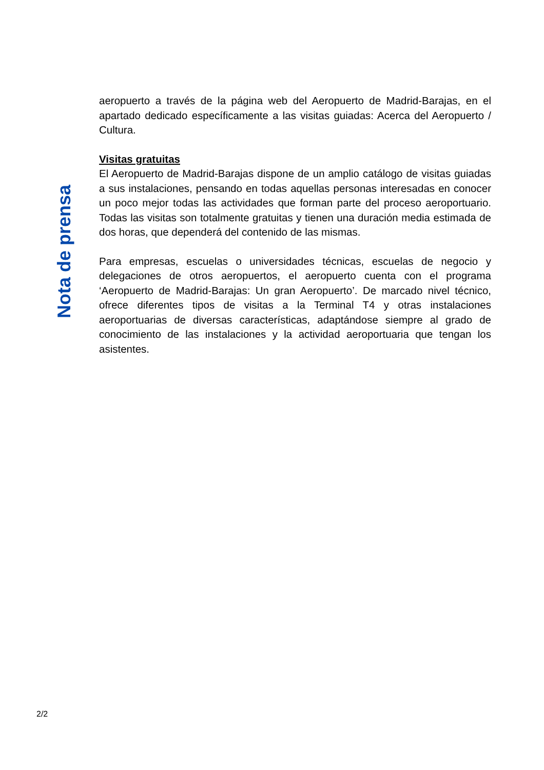aeropuerto a través de la página web del Aeropuerto de Madrid-Barajas, en el apartado dedicado específicamente a las visitas guiadas: Acerca del Aeropuerto / Cultura.
Visitas gratuitas
El Aeropuerto de Madrid-Barajas dispone de un amplio catálogo de visitas guiadas a sus instalaciones, pensando en todas aquellas personas interesadas en conocer un poco mejor todas las actividades que forman parte del proceso aeroportuario. Todas las visitas son totalmente gratuitas y tienen una duración media estimada de dos horas, que dependerá del contenido de las mismas.
Para empresas, escuelas o universidades técnicas, escuelas de negocio y delegaciones de otros aeropuertos, el aeropuerto cuenta con el programa ‘Aeropuerto de Madrid-Barajas: Un gran Aeropuerto’. De marcado nivel técnico, ofrece diferentes tipos de visitas a la Terminal T4 y otras instalaciones aeroportuarias de diversas características, adaptándose siempre al grado de conocimiento de las instalaciones y la actividad aeroportuaria que tengan los asistentes.
Nota de prensa
2/2